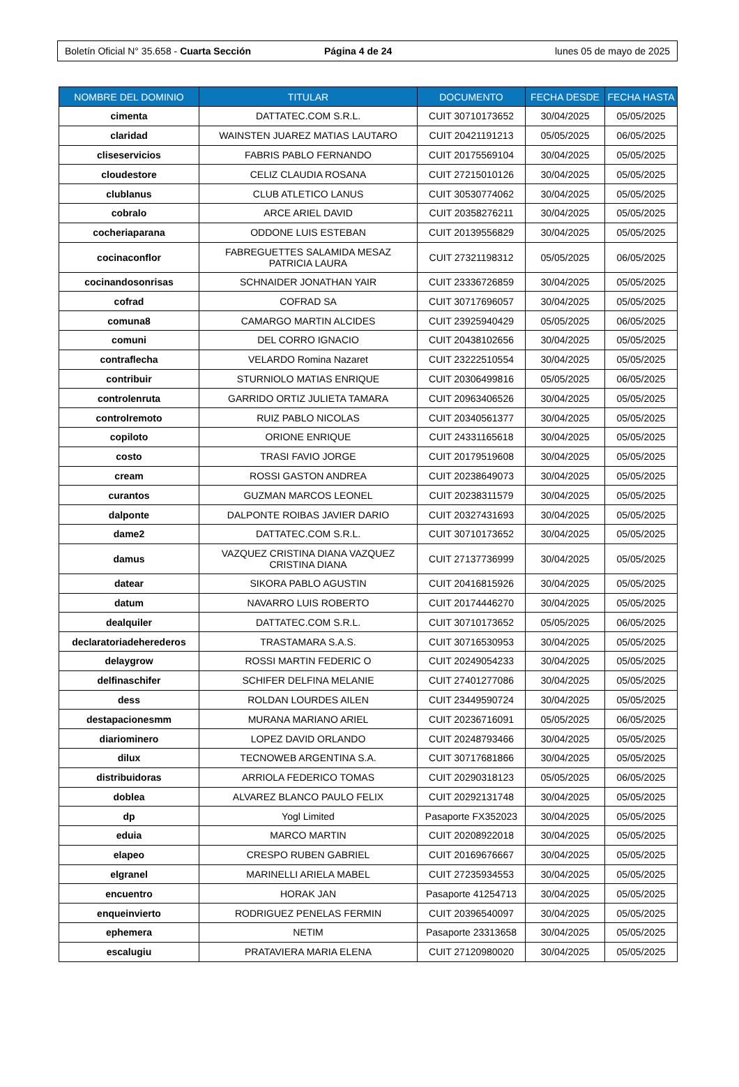Boletín Oficial N° 35.658 - Cuarta Sección Página 4 de 24 lunes 05 de mayo de 2025
| NOMBRE DEL DOMINIO | TITULAR | DOCUMENTO | FECHA DESDE | FECHA HASTA |
| --- | --- | --- | --- | --- |
| cimenta | DATTATEC.COM S.R.L. | CUIT 30710173652 | 30/04/2025 | 05/05/2025 |
| claridad | WAINSTEN JUAREZ MATIAS LAUTARO | CUIT 20421191213 | 05/05/2025 | 06/05/2025 |
| cliseservicios | FABRIS PABLO FERNANDO | CUIT 20175569104 | 30/04/2025 | 05/05/2025 |
| cloudestore | CELIZ CLAUDIA ROSANA | CUIT 27215010126 | 30/04/2025 | 05/05/2025 |
| clublanus | CLUB ATLETICO LANUS | CUIT 30530774062 | 30/04/2025 | 05/05/2025 |
| cobralo | ARCE ARIEL DAVID | CUIT 20358276211 | 30/04/2025 | 05/05/2025 |
| cocheriaparana | ODDONE LUIS ESTEBAN | CUIT 20139556829 | 30/04/2025 | 05/05/2025 |
| cocinaconflor | FABREGUETTES SALAMIDA MESAZ PATRICIA LAURA | CUIT 27321198312 | 05/05/2025 | 06/05/2025 |
| cocinandosonrisas | SCHNAIDER JONATHAN YAIR | CUIT 23336726859 | 30/04/2025 | 05/05/2025 |
| cofrad | COFRAD SA | CUIT 30717696057 | 30/04/2025 | 05/05/2025 |
| comuna8 | CAMARGO MARTIN ALCIDES | CUIT 23925940429 | 05/05/2025 | 06/05/2025 |
| comuni | DEL CORRO IGNACIO | CUIT 20438102656 | 30/04/2025 | 05/05/2025 |
| contraflecha | VELARDO Romina Nazaret | CUIT 23222510554 | 30/04/2025 | 05/05/2025 |
| contribuir | STURNIOLO MATIAS ENRIQUE | CUIT 20306499816 | 05/05/2025 | 06/05/2025 |
| controlenruta | GARRIDO ORTIZ JULIETA TAMARA | CUIT 20963406526 | 30/04/2025 | 05/05/2025 |
| controlremoto | RUIZ PABLO NICOLAS | CUIT 20340561377 | 30/04/2025 | 05/05/2025 |
| copiloto | ORIONE ENRIQUE | CUIT 24331165618 | 30/04/2025 | 05/05/2025 |
| costo | TRASI FAVIO JORGE | CUIT 20179519608 | 30/04/2025 | 05/05/2025 |
| cream | ROSSI GASTON ANDREA | CUIT 20238649073 | 30/04/2025 | 05/05/2025 |
| curantos | GUZMAN MARCOS LEONEL | CUIT 20238311579 | 30/04/2025 | 05/05/2025 |
| dalponte | DALPONTE ROIBAS JAVIER DARIO | CUIT 20327431693 | 30/04/2025 | 05/05/2025 |
| dame2 | DATTATEC.COM S.R.L. | CUIT 30710173652 | 30/04/2025 | 05/05/2025 |
| damus | VAZQUEZ CRISTINA DIANA VAZQUEZ CRISTINA DIANA | CUIT 27137736999 | 30/04/2025 | 05/05/2025 |
| datear | SIKORA PABLO AGUSTIN | CUIT 20416815926 | 30/04/2025 | 05/05/2025 |
| datum | NAVARRO LUIS ROBERTO | CUIT 20174446270 | 30/04/2025 | 05/05/2025 |
| dealquiler | DATTATEC.COM S.R.L. | CUIT 30710173652 | 05/05/2025 | 06/05/2025 |
| declaratoriadeherederos | TRASTAMARA S.A.S. | CUIT 30716530953 | 30/04/2025 | 05/05/2025 |
| delaygrow | ROSSI MARTIN FEDERIC O | CUIT 20249054233 | 30/04/2025 | 05/05/2025 |
| delfinaschifer | SCHIFER DELFINA MELANIE | CUIT 27401277086 | 30/04/2025 | 05/05/2025 |
| dess | ROLDAN LOURDES AILEN | CUIT 23449590724 | 30/04/2025 | 05/05/2025 |
| destapacionesmm | MURANA MARIANO ARIEL | CUIT 20236716091 | 05/05/2025 | 06/05/2025 |
| diariominero | LOPEZ DAVID ORLANDO | CUIT 20248793466 | 30/04/2025 | 05/05/2025 |
| dilux | TECNOWEB ARGENTINA S.A. | CUIT 30717681866 | 30/04/2025 | 05/05/2025 |
| distribuidoras | ARRIOLA FEDERICO TOMAS | CUIT 20290318123 | 05/05/2025 | 06/05/2025 |
| doblea | ALVAREZ BLANCO PAULO FELIX | CUIT 20292131748 | 30/04/2025 | 05/05/2025 |
| dp | Yogl Limited | Pasaporte FX352023 | 30/04/2025 | 05/05/2025 |
| eduia | MARCO MARTIN | CUIT 20208922018 | 30/04/2025 | 05/05/2025 |
| elapeo | CRESPO RUBEN GABRIEL | CUIT 20169676667 | 30/04/2025 | 05/05/2025 |
| elgranel | MARINELLI ARIELA MABEL | CUIT 27235934553 | 30/04/2025 | 05/05/2025 |
| encuentro | HORAK JAN | Pasaporte 41254713 | 30/04/2025 | 05/05/2025 |
| enqueinvierto | RODRIGUEZ PENELAS FERMIN | CUIT 20396540097 | 30/04/2025 | 05/05/2025 |
| ephemera | NETIM | Pasaporte 23313658 | 30/04/2025 | 05/05/2025 |
| escalugiu | PRATAVIERA MARIA ELENA | CUIT 27120980020 | 30/04/2025 | 05/05/2025 |